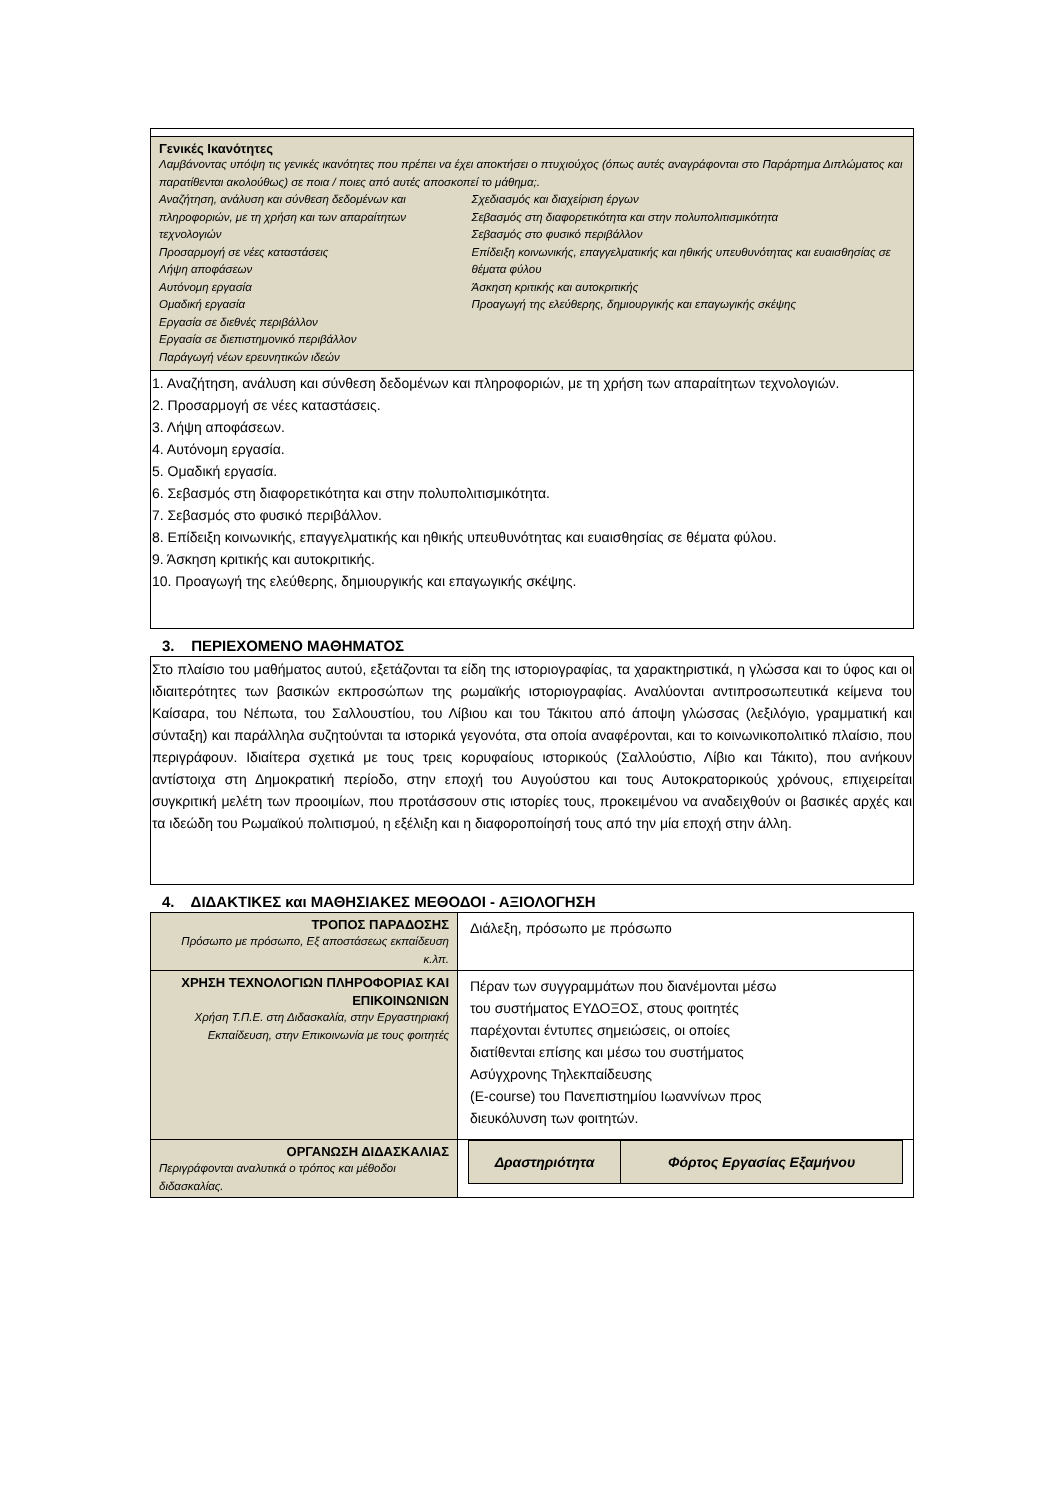| Γενικές Ικανότητες Λαμβάνοντας υπόψη τις γενικές ικανότητες που πρέπει να έχει αποκτήσει ο πτυχιούχος (όπως αυτές αναγράφονται στο Παράρτημα Διπλώματος και παρατίθενται ακολούθως) σε ποια / ποιες από αυτές αποσκοπεί το μάθημα;. Αναζήτηση, ανάλυση και σύνθεση δεδομένων και πληροφοριών, με τη χρήση και των απαραίτητων τεχνολογιών Προσαρμογή σε νέες καταστάσεις Λήψη αποφάσεων Αυτόνομη εργασία Ομαδική εργασία Εργασία σε διεθνές περιβάλλον Εργασία σε διεπιστημονικό περιβάλλον Παράγωγή νέων ερευνητικών ιδεών Σχεδιασμός και διαχείριση έργων Σεβασμός στη διαφορετικότητα και στην πολυπολιτισμικότητα Σεβασμός στο φυσικό περιβάλλον Επίδειξη κοινωνικής, επαγγελματικής και ηθικής υπευθυνότητας και ευαισθησίας σε θέματα φύλου Άσκηση κριτικής και αυτοκριτικής Προαγωγή της ελεύθερης, δημιουργικής και επαγωγικής σκέψης |
| 1. Αναζήτηση, ανάλυση και σύνθεση δεδομένων και πληροφοριών, με τη χρήση των απαραίτητων τεχνολογιών. 2. Προσαρμογή σε νέες καταστάσεις. 3. Λήψη αποφάσεων. 4. Αυτόνομη εργασία. 5. Ομαδική εργασία. 6. Σεβασμός στη διαφορετικότητα και στην πολυπολιτισμικότητα. 7. Σεβασμός στο φυσικό περιβάλλον. 8. Επίδειξη κοινωνικής, επαγγελματικής και ηθικής υπευθυνότητας και ευαισθησίας σε θέματα φύλου. 9. Άσκηση κριτικής και αυτοκριτικής. 10. Προαγωγή της ελεύθερης, δημιουργικής και επαγωγικής σκέψης. |
3. ΠΕΡΙΕΧΟΜΕΝΟ ΜΑΘΗΜΑΤΟΣ
| Στο πλαίσιο του μαθήματος αυτού, εξετάζονται τα είδη της ιστοριογραφίας, τα χαρακτηριστικά, η γλώσσα και το ύφος και οι ιδιαιτερότητες των βασικών εκπροσώπων της ρωμαϊκής ιστοριογραφίας. Αναλύονται αντιπροσωπευτικά κείμενα του Καίσαρα, του Νέπωτα, του Σαλλουστίου, του Λίβιου και του Τάκιτου από άποψη γλώσσας (λεξιλόγιο, γραμματική και σύνταξη) και παράλληλα συζητούνται τα ιστορικά γεγονότα, στα οποία αναφέρονται, και το κοινωνικοπολιτικό πλαίσιο, που περιγράφουν. Ιδιαίτερα σχετικά με τους τρεις κορυφαίους ιστορικούς (Σαλλούστιο, Λίβιο και Τάκιτο), που ανήκουν αντίστοιχα στη Δημοκρατική περίοδο, στην εποχή του Αυγούστου και τους Αυτοκρατορικούς χρόνους, επιχειρείται συγκριτική μελέτη των προοιμίων, που προτάσσουν στις ιστορίες τους, προκειμένου να αναδειχθούν οι βασικές αρχές και τα ιδεώδη του Ρωμαϊκού πολιτισμού, η εξέλιξη και η διαφοροποίησή τους από την μία εποχή στην άλλη. |
4. ΔΙΔΑΚΤΙΚΕΣ και ΜΑΘΗΣΙΑΚΕΣ ΜΕΘΟΔΟΙ - ΑΞΙΟΛΟΓΗΣΗ
| ΤΡΟΠΟΣ ΠΑΡΑΔΟΣΗΣ Πρόσωπο με πρόσωπο, Εξ αποστάσεως εκπαίδευση κ.λπ. | Διάλεξη, πρόσωπο με πρόσωπο |
| ΧΡΗΣΗ ΤΕΧΝΟΛΟΓΙΩΝ ΠΛΗΡΟΦΟΡΙΑΣ ΚΑΙ ΕΠΙΚΟΙΝΩΝΙΩΝ Χρήση Τ.Π.Ε. στη Διδασκαλία, στην Εργαστηριακή Εκπαίδευση, στην Επικοινωνία με τους φοιτητές | Πέραν των συγγραμμάτων που διανέμονται μέσω του συστήματος ΕΥΔΟΞΟΣ, στους φοιτητές παρέχονται έντυπες σημειώσεις, οι οποίες διατίθενται επίσης και μέσω του συστήματος Ασύγχρονης Τηλεκπαίδευσης (E-course) του Πανεπιστημίου Ιωαννίνων προς διευκόλυνση των φοιτητών. |
| ΟΡΓΑΝΩΣΗ ΔΙΔΑΣΚΑΛΙΑΣ Περιγράφονται αναλυτικά ο τρόπος και μέθοδοι διδασκαλίας. | / Δραστηριότητα / Φόρτος Εργασίας Εξαμήνου / / --- / --- / |